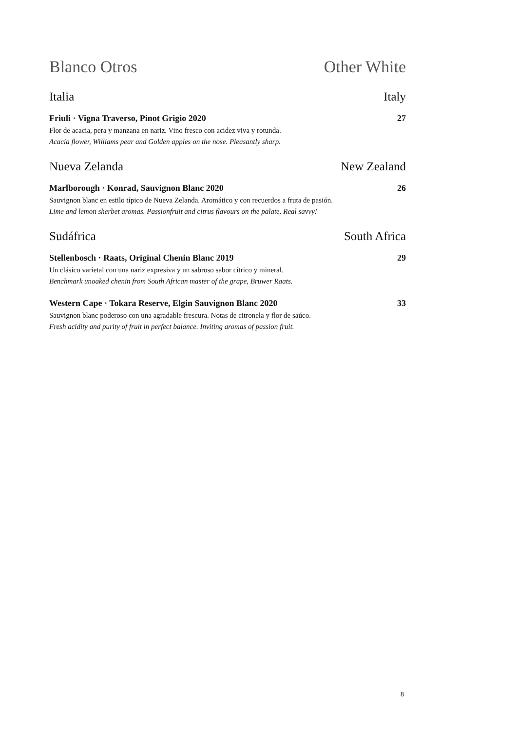Blanco Otros Other White
Italia Italy
Friuli · Vigna Traverso, Pinot Grigio 2020 27
Flor de acacia, pera y manzana en nariz. Vino fresco con acidez viva y rotunda.
Acacia flower, Williams pear and Golden apples on the nose. Pleasantly sharp.
Nueva Zelanda New Zealand
Marlborough · Konrad, Sauvignon Blanc 2020 26
Sauvignon blanc en estilo típico de Nueva Zelanda. Aromático y con recuerdos a fruta de pasión.
Lime and lemon sherbet aromas. Passionfruit and citrus flavours on the palate. Real savvy!
Sudáfrica South Africa
Stellenbosch · Raats, Original Chenin Blanc 2019 29
Un clásico varietal con una nariz expresiva y un sabroso sabor cítrico y mineral.
Benchmark unoaked chenin from South African master of the grape, Bruwer Raats.
Western Cape · Tokara Reserve, Elgin Sauvignon Blanc 2020 33
Sauvignon blanc poderoso con una agradable frescura. Notas de citronela y flor de saúco.
Fresh acidity and purity of fruit in perfect balance. Inviting aromas of passion fruit.
8